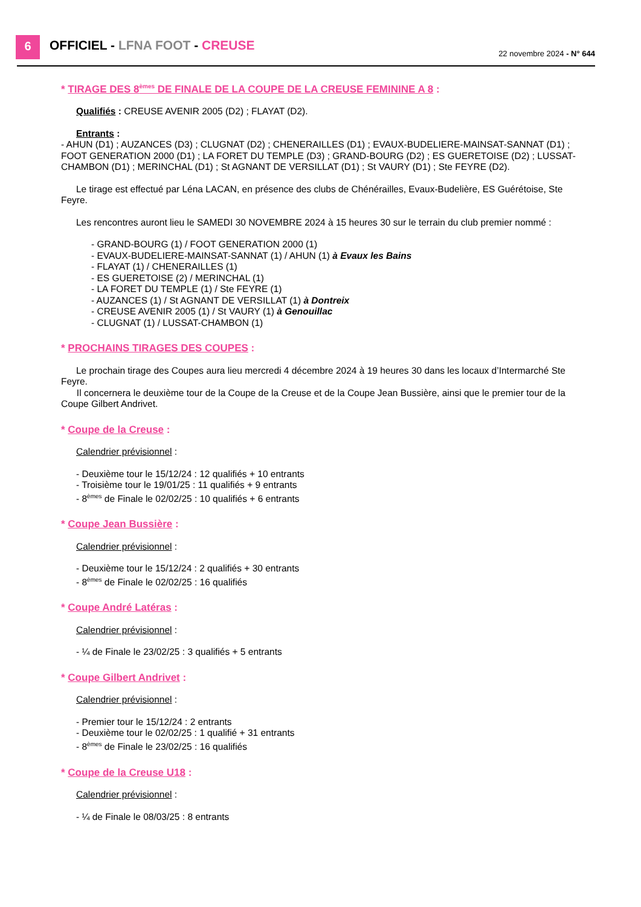6 OFFICIEL - LFNA FOOT - CREUSE 22 novembre 2024 - N° 644
* TIRAGE DES 8<sup>èmes</sup> DE FINALE DE LA COUPE DE LA CREUSE FEMININE A 8 :
Qualifiés : CREUSE AVENIR 2005 (D2) ; FLAYAT (D2).
Entrants :
- AHUN (D1) ; AUZANCES (D3) ; CLUGNAT (D2) ; CHENERAILLES (D1) ; EVAUX-BUDELIERE-MAINSAT-SANNAT (D1) ; FOOT GENERATION 2000 (D1) ; LA FORET DU TEMPLE (D3) ; GRAND-BOURG (D2) ; ES GUERETOISE (D2) ; LUSSAT-CHAMBON (D1) ; MERINCHAL (D1) ; St AGNANT DE VERSILLAT (D1) ; St VAURY (D1) ; Ste FEYRE (D2).
Le tirage est effectué par Léna LACAN, en présence des clubs de Chénérailles, Evaux-Budelière, ES Guérétoise, Ste Feyre.
Les rencontres auront lieu le SAMEDI 30 NOVEMBRE 2024 à 15 heures 30 sur le terrain du club premier nommé :
- GRAND-BOURG (1) / FOOT GENERATION 2000 (1)
- EVAUX-BUDELIERE-MAINSAT-SANNAT (1) / AHUN (1) à Evaux les Bains
- FLAYAT (1) / CHENERAILLES (1)
- ES GUERETOISE (2) / MERINCHAL (1)
- LA FORET DU TEMPLE (1) / Ste FEYRE (1)
- AUZANCES (1) / St AGNANT DE VERSILLAT (1) à Dontreix
- CREUSE AVENIR 2005 (1) / St VAURY (1) à Genouillac
- CLUGNAT (1) / LUSSAT-CHAMBON (1)
* PROCHAINS TIRAGES DES COUPES :
Le prochain tirage des Coupes aura lieu mercredi 4 décembre 2024 à 19 heures 30 dans les locaux d’Intermarché Ste Feyre.
Il concernera le deuxième tour de la Coupe de la Creuse et de la Coupe Jean Bussière, ainsi que le premier tour de la Coupe Gilbert Andrivet.
* Coupe de la Creuse :
Calendrier prévisionnel :
- Deuxième tour le 15/12/24 : 12 qualifiés + 10 entrants
- Troisième tour le 19/01/25 : 11 qualifiés + 9 entrants
- 8<sup>èmes</sup> de Finale le 02/02/25 : 10 qualifiés + 6 entrants
* Coupe Jean Bussière :
Calendrier prévisionnel :
- Deuxième tour le 15/12/24 : 2 qualifiés + 30 entrants
- 8<sup>èmes</sup> de Finale le 02/02/25 : 16 qualifiés
* Coupe André Latéras :
Calendrier prévisionnel :
- ¼ de Finale le 23/02/25 : 3 qualifiés + 5 entrants
* Coupe Gilbert Andrivet :
Calendrier prévisionnel :
- Premier tour le 15/12/24 : 2 entrants
- Deuxième tour le 02/02/25 : 1 qualifié + 31 entrants
- 8<sup>èmes</sup> de Finale le 23/02/25 : 16 qualifiés
* Coupe de la Creuse U18 :
Calendrier prévisionnel :
- ¼ de Finale le 08/03/25 : 8 entrants